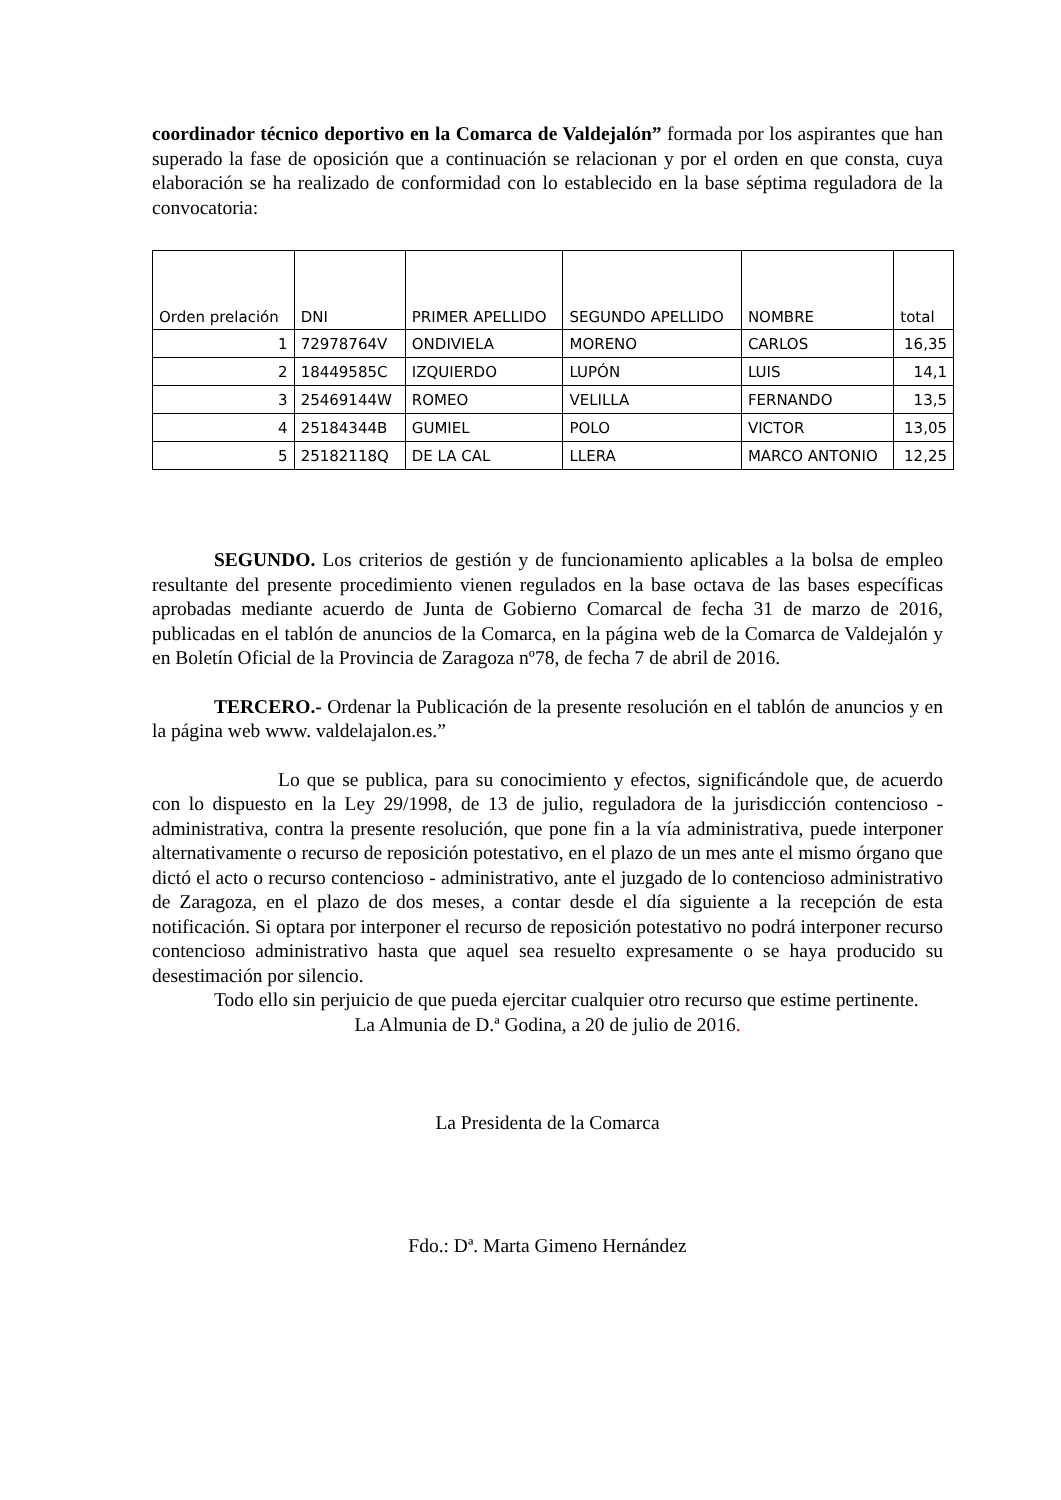coordinador técnico deportivo en la Comarca de Valdejalón” formada por los aspirantes que han superado la fase de oposición que a continuación se relacionan y por el orden en que consta, cuya elaboración se ha realizado de conformidad con lo establecido en la base séptima reguladora de la convocatoria:
| Orden prelación | DNI | PRIMER APELLIDO | SEGUNDO APELLIDO | NOMBRE | total |
| 1 | 72978764V | ONDIVIELA | MORENO | CARLOS | 16,35 |
| 2 | 18449585C | IZQUIERDO | LUPÓN | LUIS | 14,1 |
| 3 | 25469144W | ROMEO | VELILLA | FERNANDO | 13,5 |
| 4 | 25184344B | GUMIEL | POLO | VICTOR | 13,05 |
| 5 | 25182118Q | DE LA CAL | LLERA | MARCO ANTONIO | 12,25 |
SEGUNDO. Los criterios de gestión y de funcionamiento aplicables a la bolsa de empleo resultante del presente procedimiento vienen regulados en la base octava de las bases específicas aprobadas mediante acuerdo de Junta de Gobierno Comarcal de fecha 31 de marzo de 2016, publicadas en el tablón de anuncios de la Comarca, en la página web de la Comarca de Valdejalón y en Boletín Oficial de la Provincia de Zaragoza nº78, de fecha 7 de abril de 2016.
TERCERO.- Ordenar la Publicación de la presente resolución en el tablón de anuncios y en la página web www. valdelajalon.es.”
Lo que se publica, para su conocimiento y efectos, significándole que, de acuerdo con lo dispuesto en la Ley 29/1998, de 13 de julio, reguladora de la jurisdicción contencioso - administrativa, contra la presente resolución, que pone fin a la vía administrativa, puede interponer alternativamente o recurso de reposición potestativo, en el plazo de un mes ante el mismo órgano que dictó el acto o recurso contencioso - administrativo, ante el juzgado de lo contencioso administrativo de Zaragoza, en el plazo de dos meses, a contar desde el día siguiente a la recepción de esta notificación. Si optara por interponer el recurso de reposición potestativo no podrá interponer recurso contencioso administrativo hasta que aquel sea resuelto expresamente o se haya producido su desestimación por silencio.
Todo ello sin perjuicio de que pueda ejercitar cualquier otro recurso que estime pertinente.
La Almunia de D.ª Godina, a 20 de julio de 2016.
La Presidenta de la Comarca
Fdo.: Dª. Marta Gimeno Hernández